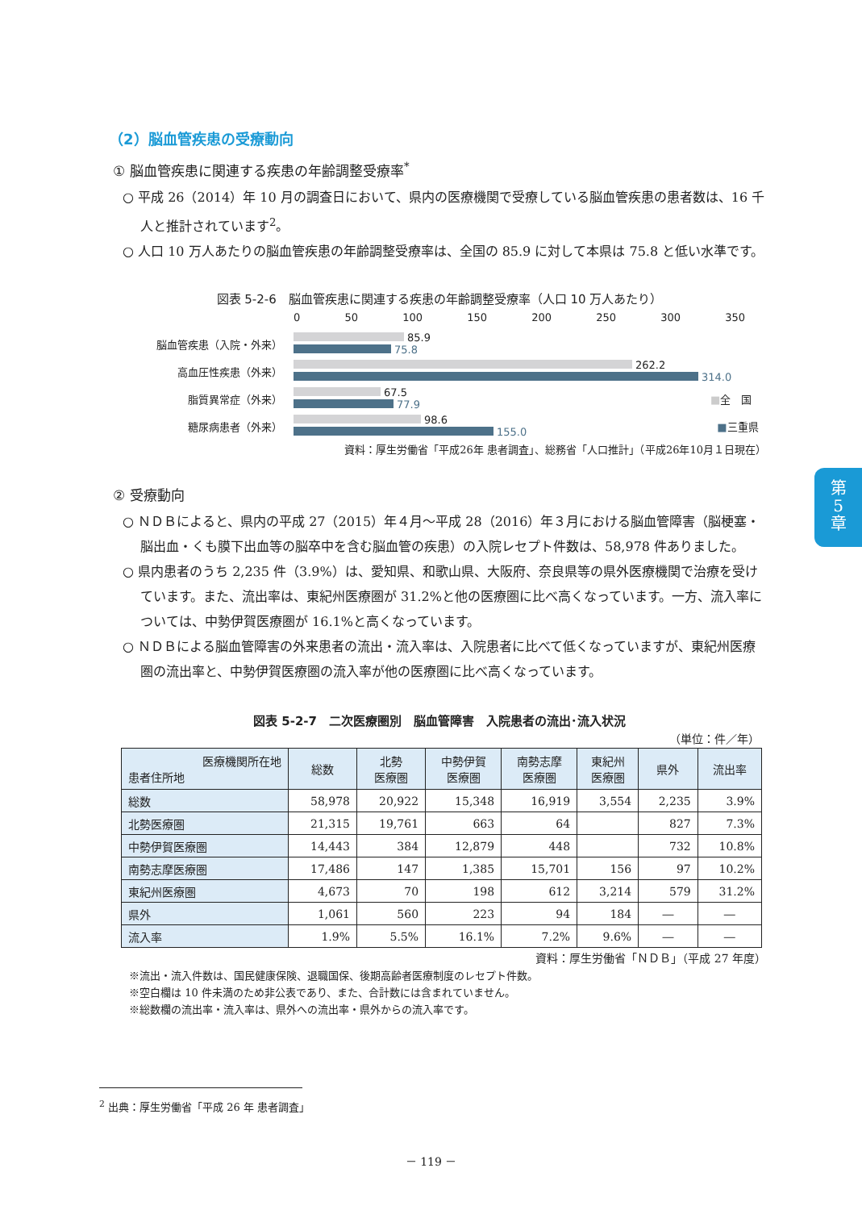第
5
章
（2）脳血管疾患の受療動向
① 脳血管疾患に関連する疾患の年齢調整受療率<sup>*</sup>
○ 平成 26（2014）年 10 月の調査日において、県内の医療機関で受療している脳血管疾患の患者数は、16 千人と推計されています<sup>2</sup>。
○ 人口 10 万人あたりの脳血管疾患の年齢調整受療率は、全国の 85.9 に対して本県は 75.8 と低い水準です。
図表 5-2-6　脳血管疾患に関連する疾患の年齢調整受療率（人口 10 万人あたり）
0 50 100 150 200 250 300 350
脳血管疾患（入院・外来）
85.9
75.8
高血圧性疾患（外来）
262.2
314.0
脂質異常症（外来）
67.5
77.9
■全　国
糖尿病患者（外来）
98.6
155.0
■三重県
資料：厚生労働省「平成26年 患者調査」、総務省「人口推計」（平成26年10月１日現在）
② 受療動向
○ ＮＤＢによると、県内の平成 27（2015）年４月～平成 28（2016）年３月における脳血管障害（脳梗塞・脳出血・くも膜下出血等の脳卒中を含む脳血管の疾患）の入院レセプト件数は、58,978 件ありました。
○ 県内患者のうち 2,235 件（3.9%）は、愛知県、和歌山県、大阪府、奈良県等の県外医療機関で治療を受けています。また、流出率は、東紀州医療圏が 31.2%と他の医療圏に比べ高くなっています。一方、流入率については、中勢伊賀医療圏が 16.1%と高くなっています。
○ ＮＤＢによる脳血管障害の外来患者の流出・流入率は、入院患者に比べて低くなっていますが、東紀州医療圏の流出率と、中勢伊賀医療圏の流入率が他の医療圏に比べ高くなっています。
図表 5-2-7　二次医療圏別　脳血管障害　入院患者の流出･流入状況
（単位：件／年）
| 医療機関所在地 患者住所地 | 総数 | 北勢 医療圏 | 中勢伊賀 医療圏 | 南勢志摩 医療圏 | 東紀州 医療圏 | 県外 | 流出率 |
| --- | --- | --- | --- | --- | --- | --- | --- |
| 総数 | 58,978 | 20,922 | 15,348 | 16,919 | 3,554 | 2,235 | 3.9% |
| 北勢医療圏 | 21,315 | 19,761 | 663 | 64 | | 827 | 7.3% |
| 中勢伊賀医療圏 | 14,443 | 384 | 12,879 | 448 | | 732 | 10.8% |
| 南勢志摩医療圏 | 17,486 | 147 | 1,385 | 15,701 | 156 | 97 | 10.2% |
| 東紀州医療圏 | 4,673 | 70 | 198 | 612 | 3,214 | 579 | 31.2% |
| 県外 | 1,061 | 560 | 223 | 94 | 184 | ― | ― |
| 流入率 | 1.9% | 5.5% | 16.1% | 7.2% | 9.6% | ― | ― |
資料：厚生労働省「ＮＤＢ」（平成 27 年度）
※流出・流入件数は、国民健康保険、退職国保、後期高齢者医療制度のレセプト件数。
※空白欄は 10 件未満のため非公表であり、また、合計数には含まれていません。
※総数欄の流出率・流入率は、県外への流出率・県外からの流入率です。
<sup>2</sup> 出典：厚生労働省「平成 26 年 患者調査」
－ 119 －